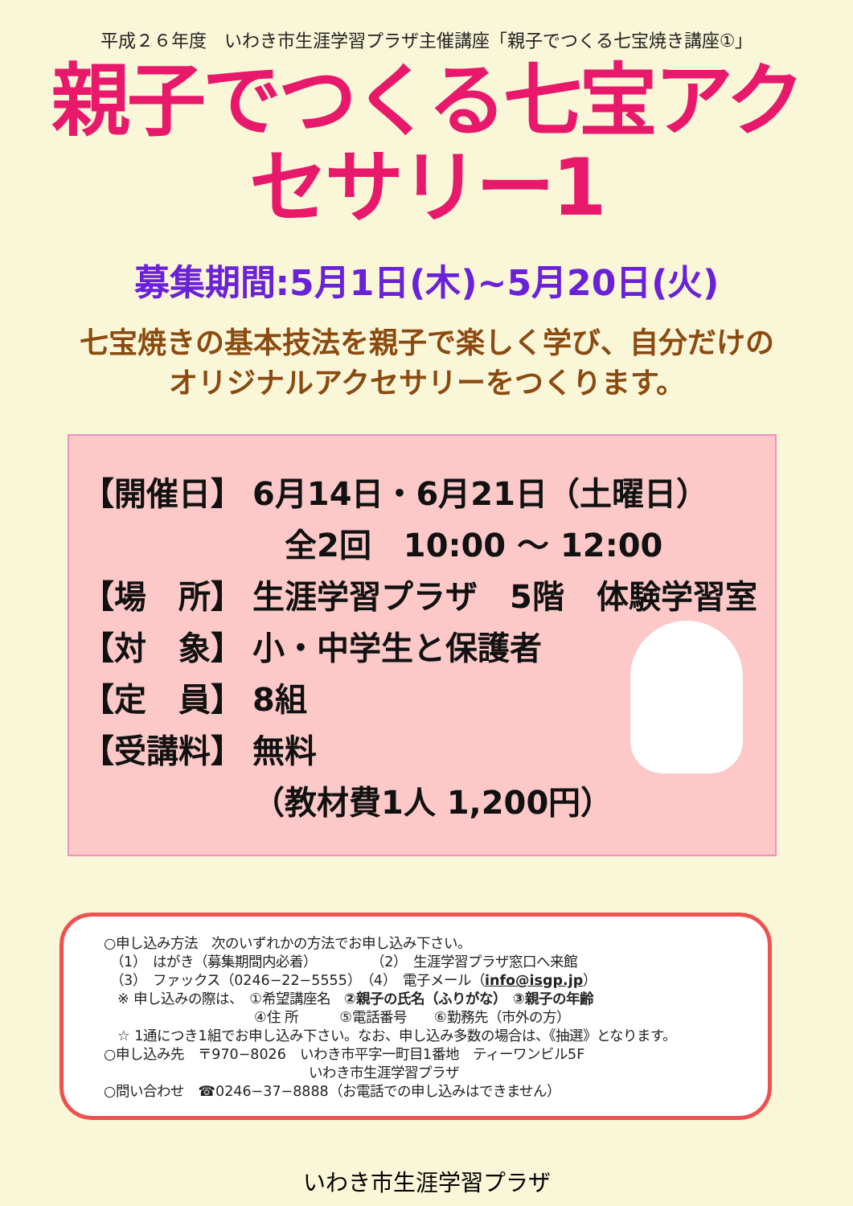平成２６年度　いわき市生涯学習プラザ主催講座「親子でつくる七宝焼き講座①」
親子でつくる七宝アクセサリー1
募集期間:5月1日(木)~5月20日(火)
七宝焼きの基本技法を親子で楽しく学び、自分だけの
オリジナルアクセサリーをつくります。
【開催日】 6月14日・6月21日（土曜日）
　全2回　10:00 ～ 12:00
【場　所】 生涯学習プラザ　5階　体験学習室
【対　象】 小・中学生と保護者
【定　員】 8組
【受講料】 無料
（教材費1人 1,200円）
○申し込み方法　次のいずれかの方法でお申し込み下さい。
　（1）　はがき（募集期間内必着）　　　　　（2）　生涯学習プラザ窓口へ来館
　（3）　ファックス（0246−22−5555）　（4）　電子メール（info@isgp.jp）
　※ 申し込みの際は、　①希望講座名　②親子の氏名（ふりがな）　③親子の年齢
　　　　　　　　　　　④住 所　　　⑤電話番号　　⑥勤務先（市外の方）
　☆ 1通につき1組でお申し込み下さい。なお、申し込み多数の場合は、《抽選》となります。
○申し込み先　〒970−8026　いわき市平字一町目1番地　ティーワンビル5F
　　　　　　　　　　　　　　　いわき市生涯学習プラザ
○問い合わせ　☎0246−37−8888（お電話での申し込みはできません）
いわき市生涯学習プラザ